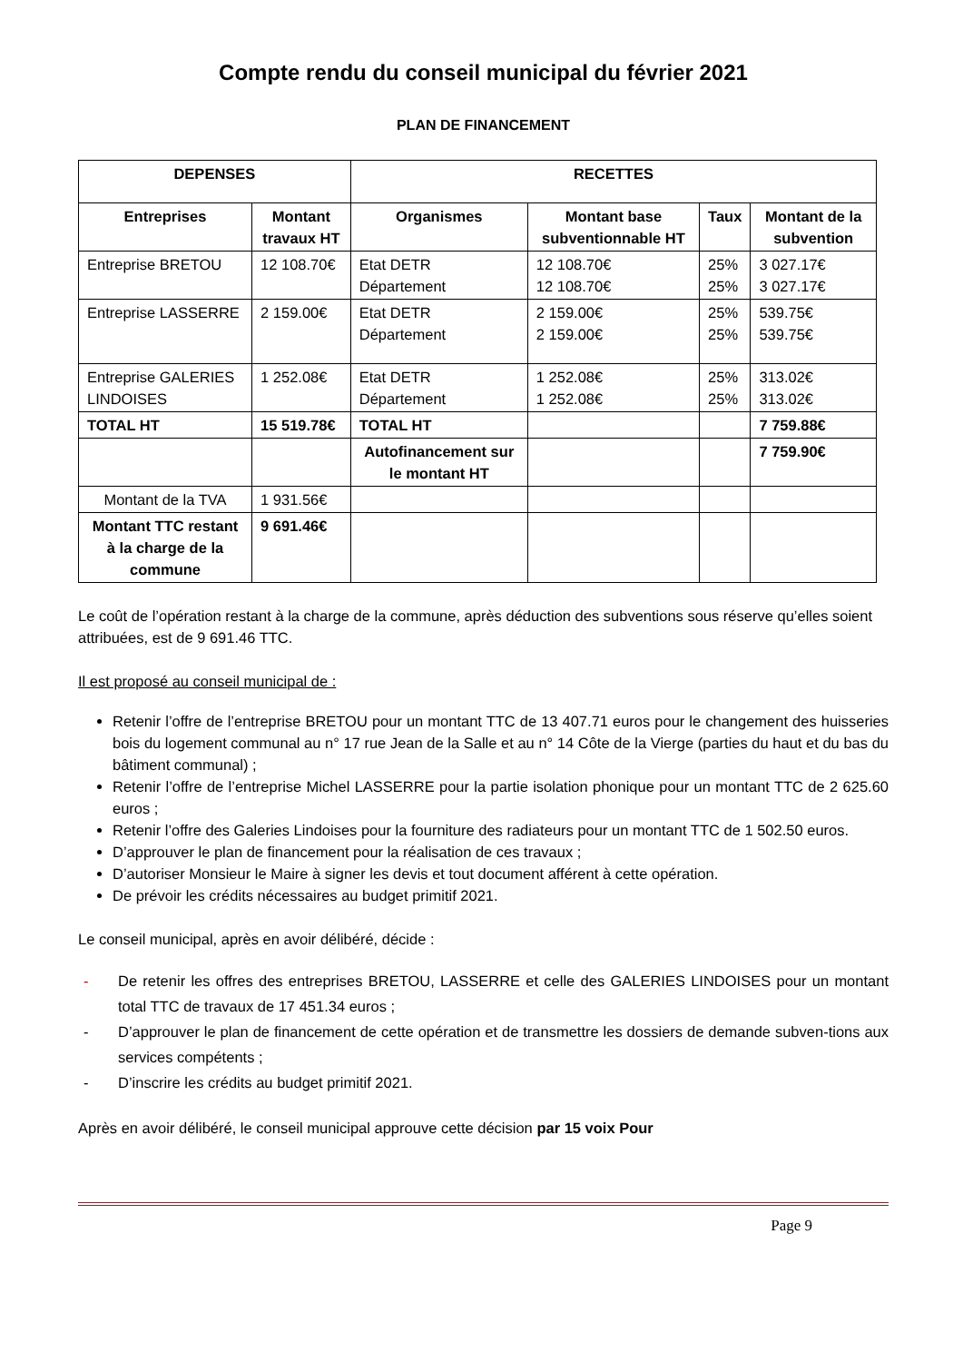Compte rendu du conseil municipal du février 2021
PLAN DE FINANCEMENT
| DEPENSES | | RECETTES | | | |
| --- | --- | --- | --- | --- | --- |
| Entreprises | Montant travaux HT | Organismes | Montant base subventionnable HT | Taux | Montant de la subvention |
| Entreprise BRETOU | 12 108.70€ | Etat DETR Département | 12 108.70€ 12 108.70€ | 25% 25% | 3 027.17€ 3 027.17€ |
| Entreprise LASSERRE | 2 159.00€ | Etat DETR Département | 2 159.00€ 2 159.00€ | 25% 25% | 539.75€ 539.75€ |
| Entreprise GALERIES LINDOISES | 1 252.08€ | Etat DETR Département | 1 252.08€ 1 252.08€ | 25% 25% | 313.02€ 313.02€ |
| TOTAL HT | 15 519.78€ | TOTAL HT | | | 7 759.88€ |
| | | Autofinancement sur le montant HT | | | 7 759.90€ |
| Montant de la TVA | 1 931.56€ | | | | |
| Montant TTC restant à la charge de la commune | 9 691.46€ | | | | |
Le coût de l’opération restant à la charge de la commune, après déduction des subventions sous réserve qu’elles soient attribuées, est de 9 691.46 TTC.
Il est proposé au conseil municipal de :
Retenir l’offre de l’entreprise BRETOU pour un montant TTC de 13 407.71 euros pour le changement des huisseries bois du logement communal au n° 17 rue Jean de la Salle et au n° 14 Côte de la Vierge (parties du haut et du bas du bâtiment communal) ;
Retenir l’offre de l’entreprise Michel LASSERRE pour la partie isolation phonique pour un montant TTC de 2 625.60 euros ;
Retenir l’offre des Galeries Lindoises pour la fourniture des radiateurs pour un montant TTC de 1 502.50 euros.
D’approuver le plan de financement pour la réalisation de ces travaux ;
D’autoriser Monsieur le Maire à signer les devis et tout document afférent à cette opération.
De prévoir les crédits nécessaires au budget primitif 2021.
Le conseil municipal, après en avoir délibéré, décide :
- De retenir les offres des entreprises BRETOU, LASSERRE et celle des GALERIES LINDOISES pour un montant total TTC de travaux de 17 451.34 euros ;
- D’approuver le plan de financement de cette opération et de transmettre les dossiers de demande subven-tions aux services compétents ;
- D’inscrire les crédits au budget primitif 2021.
Après en avoir délibéré, le conseil municipal approuve cette décision par 15 voix Pour
Page 9